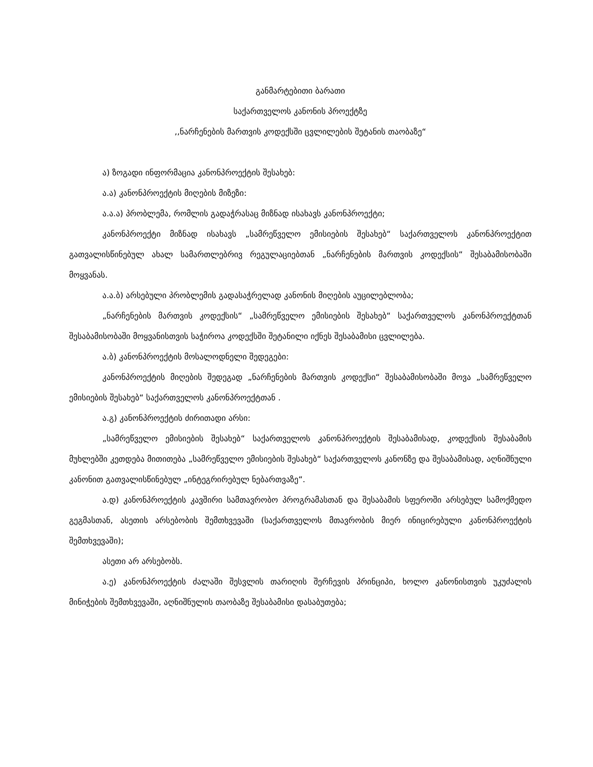განმარტებითი ბარათი
საქართველოს კანონის პროექტზე
,,ნარჩენების მართვის კოდექსში ცვლილების შეტანის თაობაზე“
ა) ზოგადი ინფორმაცია კანონპროექტის შესახებ:
ა.ა) კანონპროექტის მიღების მიზეზი:
ა.ა.ა) პრობლემა, რომლის გადაჭრასაც მიზნად ისახავს კანონპროექტი;
კანონპროექტი მიზნად ისახავს „სამრეწველო ემისიების შესახებ“ საქართველოს კანონპროექტით გათვალისწინებულ ახალ სამართლებრივ რეგულაციებთან „ნარჩენების მართვის კოდექსის“ შესაბამისობაში მოყვანას.
ა.ა.ბ) არსებული პრობლემის გადასაჭრელად კანონის მიღების აუცილებლობა;
„ნარჩენების მართვის კოდექსის“ „სამრეწველო ემისიების შესახებ“ საქართველოს კანონპროექტთან შესაბამისობაში მოყვანისთვის საჭიროა კოდექსში შეტანილი იქნეს შესაბამისი ცვლილება.
ა.ბ) კანონპროექტის მოსალოდნელი შედეგები:
კანონპროექტის მიღების შედეგად „ნარჩენების მართვის კოდექსი“ შესაბამისობაში მოვა „სამრეწველო ემისიების შესახებ“ საქართველოს კანონპროექტთან .
ა.გ) კანონპროექტის ძირითადი არსი:
„სამრეწველო ემისიების შესახებ“ საქართველოს კანონპროექტის შესაბამისად, კოდექსის შესაბამის მუხლებში კეთდება მითითება „სამრეწველო ემისიების შესახებ“ საქართველოს კანონზე და შესაბამისად, აღნიშნული კანონით გათვალისწინებულ „ინტეგრირებულ ნებართვაზე“.
ა.დ) კანონპროექტის კავშირი სამთავრობო პროგრამასთან და შესაბამის სფეროში არსებულ სამოქმედო გეგმასთან, ასეთის არსებობის შემთხვევაში (საქართველოს მთავრობის მიერ ინიცირებული კანონპროექტის შემთხვევაში);
ასეთი არ არსებობს.
ა.ე) კანონპროექტის ძალაში შესვლის თარიღის შერჩევის პრინციპი, ხოლო კანონისთვის უკუძალის მინიჭების შემთხვევაში, აღნიშნულის თაობაზე შესაბამისი დასაბუთება;